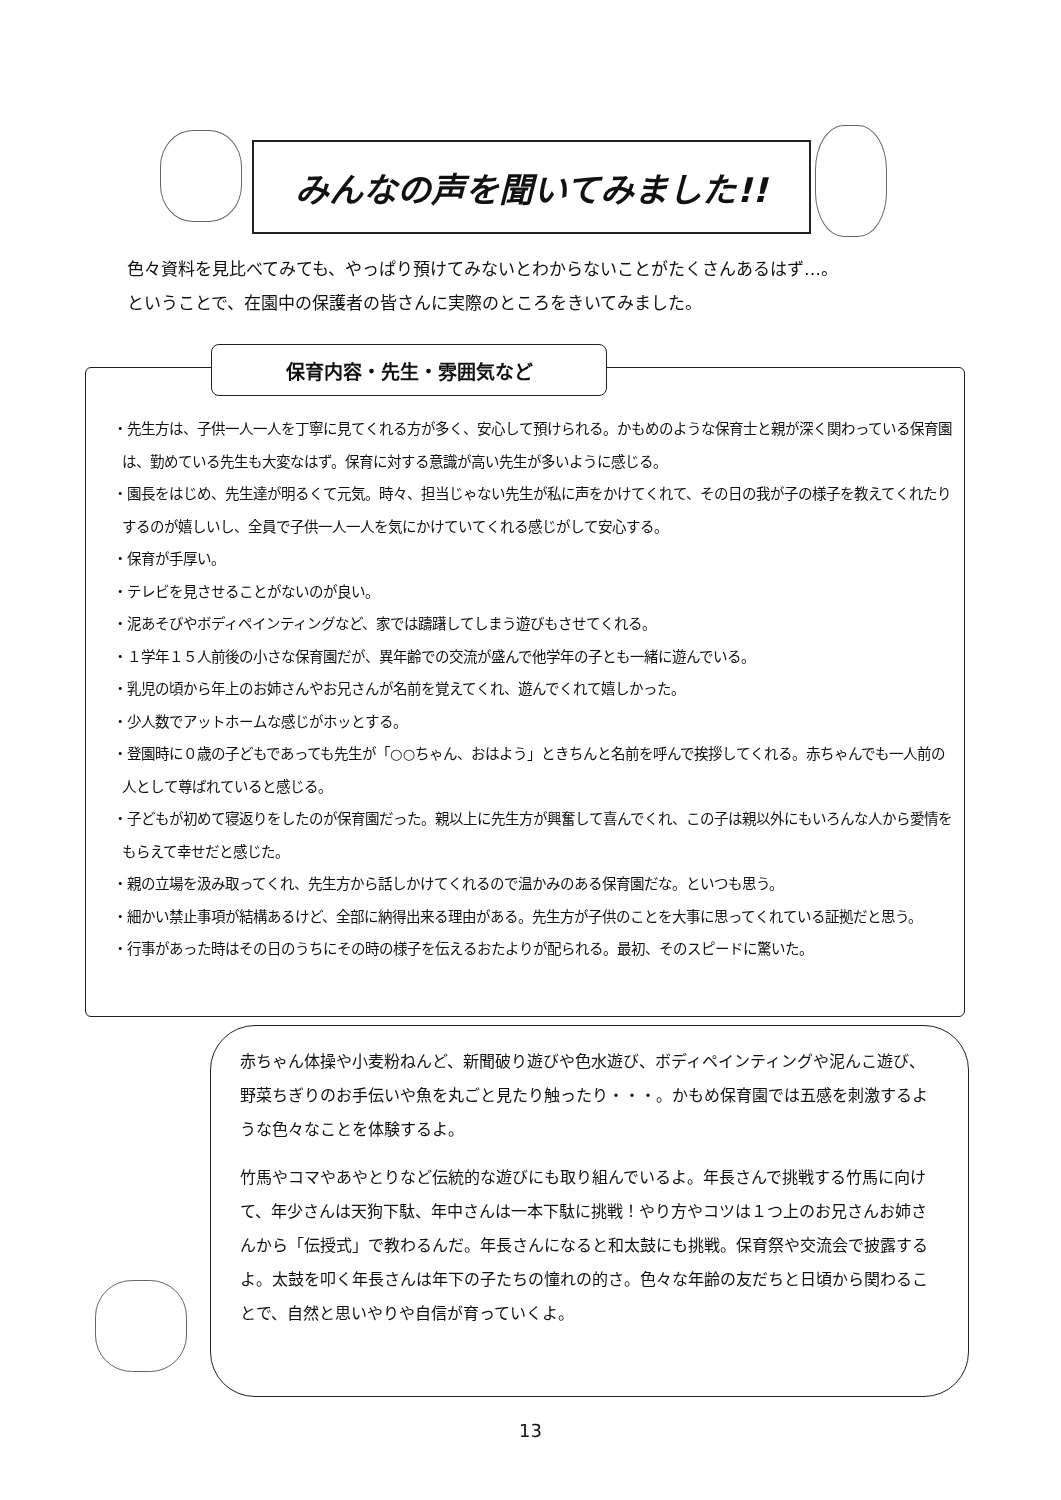みんなの声を聞いてみました!!
色々資料を見比べてみても、やっぱり預けてみないとわからないことがたくさんあるはず…。
ということで、在園中の保護者の皆さんに実際のところをきいてみました。
保育内容・先生・雰囲気など
・先生方は、子供一人一人を丁寧に見てくれる方が多く、安心して預けられる。かもめのような保育士と親が深く関わっている保育園は、勤めている先生も大変なはず。保育に対する意識が高い先生が多いように感じる。
・園長をはじめ、先生達が明るくて元気。時々、担当じゃない先生が私に声をかけてくれて、その日の我が子の様子を教えてくれたりするのが嬉しいし、全員で子供一人一人を気にかけていてくれる感じがして安心する。
・保育が手厚い。
・テレビを見させることがないのが良い。
・泥あそびやボディペインティングなど、家では躊躇してしまう遊びもさせてくれる。
・１学年１５人前後の小さな保育園だが、異年齢での交流が盛んで他学年の子とも一緒に遊んでいる。
・乳児の頃から年上のお姉さんやお兄さんが名前を覚えてくれ、遊んでくれて嬉しかった。
・少人数でアットホームな感じがホッとする。
・登園時に０歳の子どもであっても先生が「○○ちゃん、おはよう」ときちんと名前を呼んで挨拶してくれる。赤ちゃんでも一人前の人として尊ばれていると感じる。
・子どもが初めて寝返りをしたのが保育園だった。親以上に先生方が興奮して喜んでくれ、この子は親以外にもいろんな人から愛情をもらえて幸せだと感じた。
・親の立場を汲み取ってくれ、先生方から話しかけてくれるので温かみのある保育園だな。といつも思う。
・細かい禁止事項が結構あるけど、全部に納得出来る理由がある。先生方が子供のことを大事に思ってくれている証拠だと思う。
・行事があった時はその日のうちにその時の様子を伝えるおたよりが配られる。最初、そのスピードに驚いた。
赤ちゃん体操や小麦粉ねんど、新聞破り遊びや色水遊び、ボディペインティングや泥んこ遊び、野菜ちぎりのお手伝いや魚を丸ごと見たり触ったり・・・。かもめ保育園では五感を刺激するような色々なことを体験するよ。
竹馬やコマやあやとりなど伝統的な遊びにも取り組んでいるよ。年長さんで挑戦する竹馬に向けて、年少さんは天狗下駄、年中さんは一本下駄に挑戦！やり方やコツは１つ上のお兄さんお姉さんから「伝授式」で教わるんだ。年長さんになると和太鼓にも挑戦。保育祭や交流会で披露するよ。太鼓を叩く年長さんは年下の子たちの憧れの的さ。色々な年齢の友だちと日頃から関わることで、自然と思いやりや自信が育っていくよ。
13